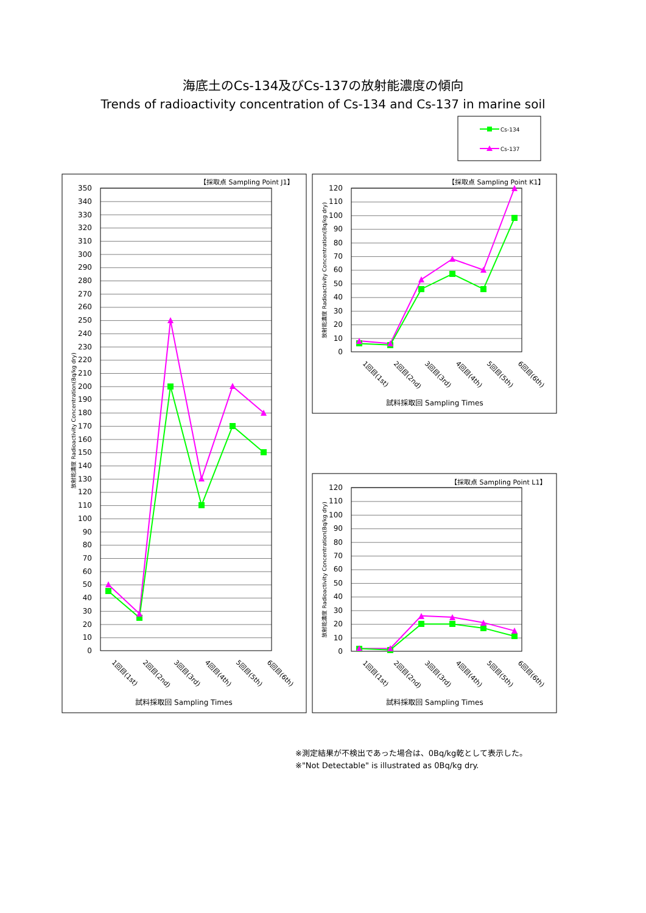海底土のCs-134及びCs-137の放射能濃度の傾向
Trends of radioactivity concentration of Cs-134 and Cs-137 in marine soil
Cs-134
Cs-137
【採取点 Sampling Point J1】
350
340
330
320
310
300
290
280
270
260
250
240
230
220
210
200
190
180
170
160
150
140
130
120
110
100
90
80
70
60
50
40
30
20
10
0
放射能濃度 Radioactivity Concentration(Bq/kg dry)
1回目(1st)
2回目(2nd)
3回目(3rd)
4回目(4th)
5回目(5th)
6回目(6th)
試料採取回 Sampling Times
【採取点 Sampling Point K1】
120
110
100
90
80
70
60
50
40
30
20
10
0
放射能濃度 Radioactivity Concentration(Bq/kg dry)
1回目(1st)
2回目(2nd)
3回目(3rd)
4回目(4th)
5回目(5th)
6回目(6th)
試料採取回 Sampling Times
【採取点 Sampling Point L1】
120
110
100
90
80
70
60
50
40
30
20
10
0
放射能濃度 Radioactivity Concentration(Bq/kg dry)
1回目(1st)
2回目(2nd)
3回目(3rd)
4回目(4th)
5回目(5th)
6回目(6th)
試料採取回 Sampling Times
※測定結果が不検出であった場合は、0Bq/kg乾として表示した。
※"Not Detectable" is illustrated as 0Bq/kg dry.